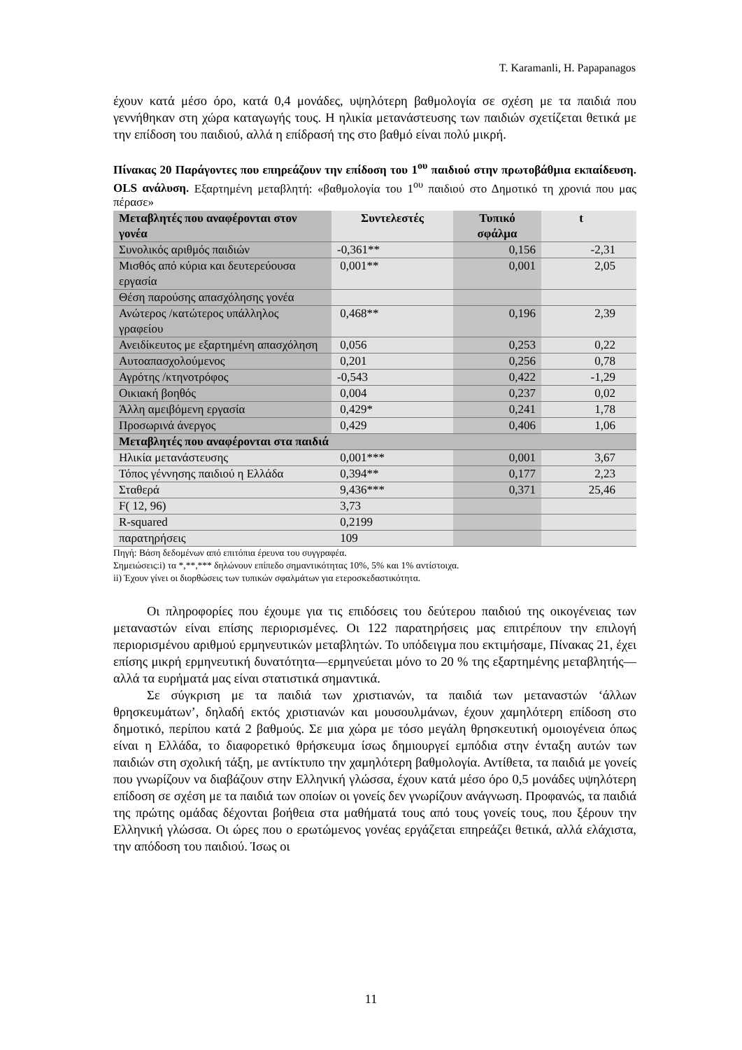T. Karamanli, H. Papapanagos
έχουν κατά μέσο όρο, κατά 0,4 μονάδες, υψηλότερη βαθμολογία σε σχέση με τα παιδιά που γεννήθηκαν στη χώρα καταγωγής τους. Η ηλικία μετανάστευσης των παιδιών σχετίζεται θετικά με την επίδοση του παιδιού, αλλά η επίδρασή της στο βαθμό είναι πολύ μικρή.
Πίνακας 20 Παράγοντες που επηρεάζουν την επίδοση του 1<sup>ου</sup> παιδιού στην πρωτοβάθμια εκπαίδευση. OLS ανάλυση. Εξαρτημένη μεταβλητή: «βαθμολογία του 1<sup>ου</sup> παιδιού στο Δημοτικό τη χρονιά που μας πέρασε»
| Μεταβλητές που αναφέρονται στον γονέα | Συντελεστές | Τυπικό σφάλμα | t |
| --- | --- | --- | --- |
| Συνολικός αριθμός παιδιών | -0,361** | 0,156 | -2,31 |
| Μισθός από κύρια και δευτερεύουσα εργασία | 0,001** | 0,001 | 2,05 |
| Θέση παρούσης απασχόλησης γονέα | | | |
| Ανώτερος /κατώτερος υπάλληλος γραφείου | 0,468** | 0,196 | 2,39 |
| Ανειδίκευτος με εξαρτημένη απασχόληση | 0,056 | 0,253 | 0,22 |
| Αυτοαπασχολούμενος | 0,201 | 0,256 | 0,78 |
| Αγρότης /κτηνοτρόφος | -0,543 | 0,422 | -1,29 |
| Οικιακή βοηθός | 0,004 | 0,237 | 0,02 |
| Άλλη αμειβόμενη εργασία | 0,429* | 0,241 | 1,78 |
| Προσωρινά άνεργος | 0,429 | 0,406 | 1,06 |
| Μεταβλητές που αναφέρονται στα παιδιά | | | |
| Ηλικία μετανάστευσης | 0,001*** | 0,001 | 3,67 |
| Τόπος γέννησης παιδιού η Ελλάδα | 0,394** | 0,177 | 2,23 |
| Σταθερά | 9,436*** | 0,371 | 25,46 |
| F( 12, 96) | 3,73 | | |
| R-squared | 0,2199 | | |
| παρατηρήσεις | 109 | | |
Πηγή: Βάση δεδομένων από επιτόπια έρευνα του συγγραφέα.
Σημειώσεις:i) τα *,**,*** δηλώνουν επίπεδο σημαντικότητας 10%, 5% και 1% αντίστοιχα.
ii) Έχουν γίνει οι διορθώσεις των τυπικών σφαλμάτων για ετεροσκεδαστικότητα.
Οι πληροφορίες που έχουμε για τις επιδόσεις του δεύτερου παιδιού της οικογένειας των μεταναστών είναι επίσης περιορισμένες. Οι 122 παρατηρήσεις μας επιτρέπουν την επιλογή περιορισμένου αριθμού ερμηνευτικών μεταβλητών. Το υπόδειγμα που εκτιμήσαμε, Πίνακας 21, έχει επίσης μικρή ερμηνευτική δυνατότητα—ερμηνεύεται μόνο το 20 % της εξαρτημένης μεταβλητής—αλλά τα ευρήματά μας είναι στατιστικά σημαντικά.
Σε σύγκριση με τα παιδιά των χριστιανών, τα παιδιά των μεταναστών ‘άλλων θρησκευμάτων’, δηλαδή εκτός χριστιανών και μουσουλμάνων, έχουν χαμηλότερη επίδοση στο δημοτικό, περίπου κατά 2 βαθμούς. Σε μια χώρα με τόσο μεγάλη θρησκευτική ομοιογένεια όπως είναι η Ελλάδα, το διαφορετικό θρήσκευμα ίσως δημιουργεί εμπόδια στην ένταξη αυτών των παιδιών στη σχολική τάξη, με αντίκτυπο την χαμηλότερη βαθμολογία. Αντίθετα, τα παιδιά με γονείς που γνωρίζουν να διαβάζουν στην Ελληνική γλώσσα, έχουν κατά μέσο όρο 0,5 μονάδες υψηλότερη επίδοση σε σχέση με τα παιδιά των οποίων οι γονείς δεν γνωρίζουν ανάγνωση. Προφανώς, τα παιδιά της πρώτης ομάδας δέχονται βοήθεια στα μαθήματά τους από τους γονείς τους, που ξέρουν την Ελληνική γλώσσα. Οι ώρες που ο ερωτώμενος γονέας εργάζεται επηρεάζει θετικά, αλλά ελάχιστα, την απόδοση του παιδιού. Ίσως οι
11